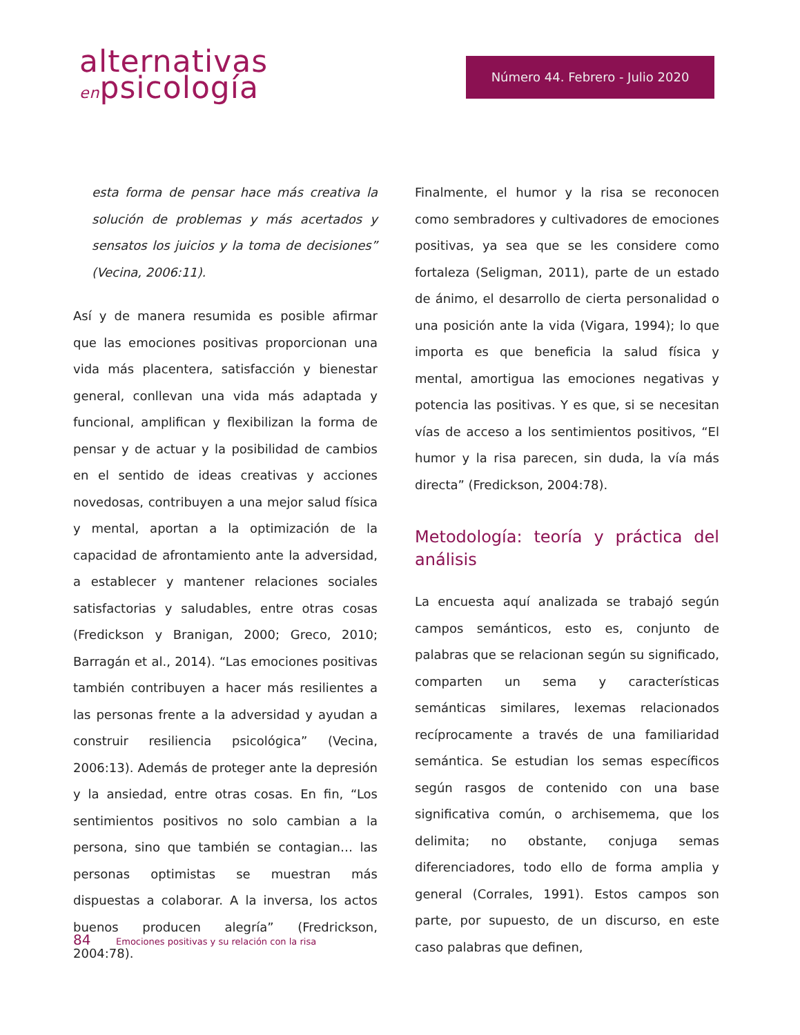alternativas
enpsicología
Número 44. Febrero - Julio 2020
esta forma de pensar hace más creativa la solución de problemas y más acertados y sensatos los juicios y la toma de decisiones” (Vecina, 2006:11).
Así y de manera resumida es posible afirmar que las emociones positivas proporcionan una vida más placentera, satisfacción y bienestar general, conllevan una vida más adaptada y funcional, amplifican y flexibilizan la forma de pensar y de actuar y la posibilidad de cambios en el sentido de ideas creativas y acciones novedosas, contribuyen a una mejor salud física y mental, aportan a la optimización de la capacidad de afrontamiento ante la adversidad, a establecer y mantener relaciones sociales satisfactorias y saludables, entre otras cosas (Fredickson y Branigan, 2000; Greco, 2010; Barragán et al., 2014). “Las emociones positivas también contribuyen a hacer más resilientes a las personas frente a la adversidad y ayudan a construir resiliencia psicológica” (Vecina, 2006:13). Además de proteger ante la depresión y la ansiedad, entre otras cosas. En fin, “Los sentimientos positivos no solo cambian a la persona, sino que también se contagian… las personas optimistas se muestran más dispuestas a colaborar. A la inversa, los actos buenos producen alegría” (Fredrickson, 2004:78).
Finalmente, el humor y la risa se reconocen como sembradores y cultivadores de emociones positivas, ya sea que se les considere como fortaleza (Seligman, 2011), parte de un estado de ánimo, el desarrollo de cierta personalidad o una posición ante la vida (Vigara, 1994); lo que importa es que beneficia la salud física y mental, amortigua las emociones negativas y potencia las positivas. Y es que, si se necesitan vías de acceso a los sentimientos positivos, “El humor y la risa parecen, sin duda, la vía más directa” (Fredickson, 2004:78).
Metodología: teoría y práctica del análisis
La encuesta aquí analizada se trabajó según campos semánticos, esto es, conjunto de palabras que se relacionan según su significado, comparten un sema y características semánticas similares, lexemas relacionados recíprocamente a través de una familiaridad semántica. Se estudian los semas específicos según rasgos de contenido con una base significativa común, o archisemema, que los delimita; no obstante, conjuga semas diferenciadores, todo ello de forma amplia y general (Corrales, 1991). Estos campos son parte, por supuesto, de un discurso, en este caso palabras que definen,
84 Emociones positivas y su relación con la risa